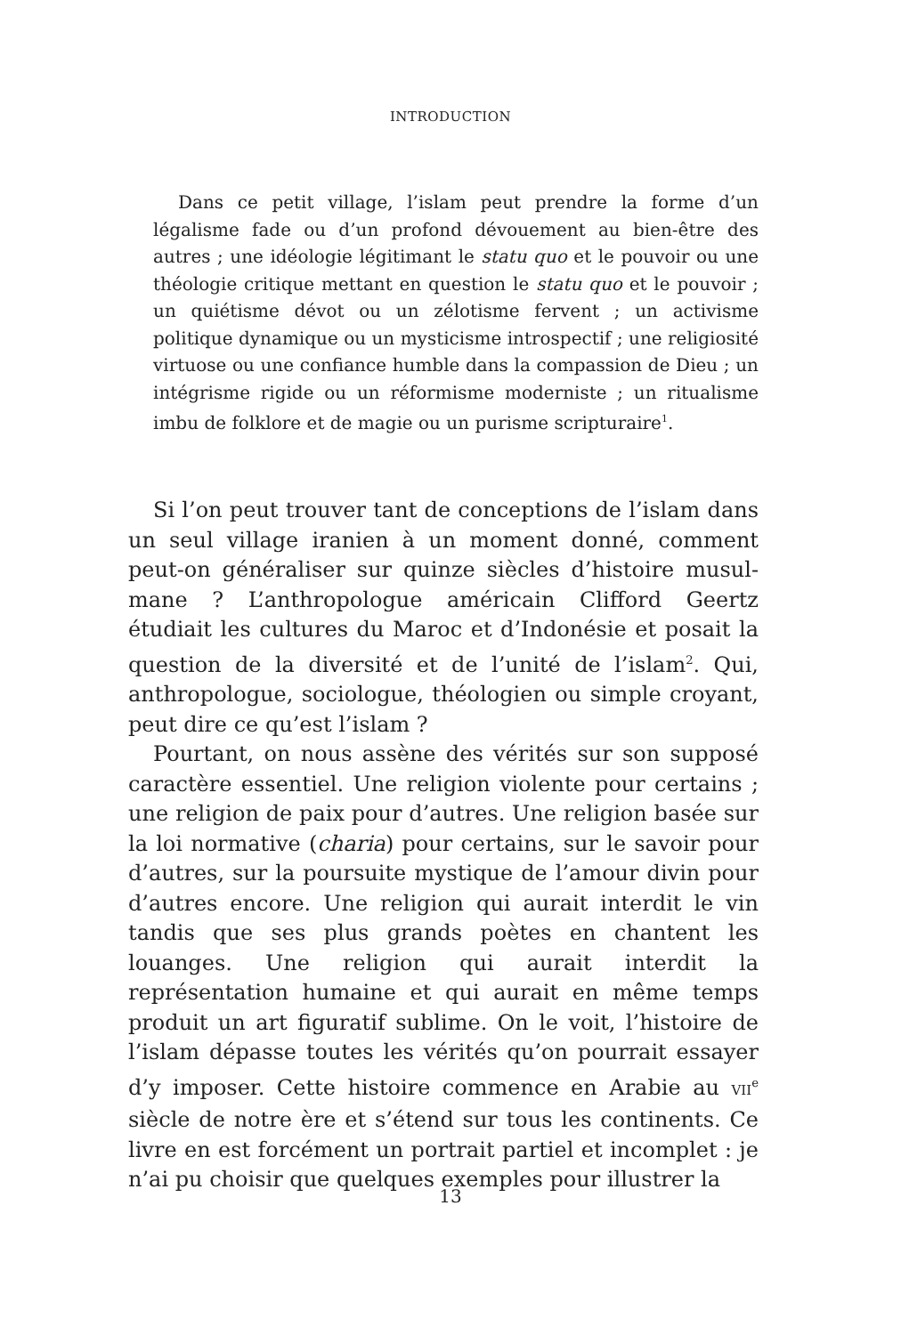INTRODUCTION
Dans ce petit village, l’islam peut prendre la forme d’un légalisme fade ou d’un profond dévouement au bien-être des autres ; une idéologie légitimant le statu quo et le pouvoir ou une théologie critique mettant en question le statu quo et le pouvoir ; un quiétisme dévot ou un zélotisme fervent ; un activisme politique dynamique ou un mysticisme introspec­tif ; une religiosité virtuose ou une confiance humble dans la compassion de Dieu ; un intégrisme rigide ou un réformisme moderniste ; un ritualisme imbu de folklore et de magie ou un purisme scripturaire<sup>1</sup>.
Si l’on peut trouver tant de conceptions de l’islam dans un seul village iranien à un moment donné, comment peut-on généraliser sur quinze siècles d’histoire musul­mane ? L’anthropologue américain Clifford Geertz étudiait les cultures du Maroc et d’Indonésie et posait la question de la diversité et de l’unité de l’islam<sup>2</sup>. Qui, anthropologue, sociologue, théologien ou simple croyant, peut dire ce qu’est l’islam ?
Pourtant, on nous assène des vérités sur son supposé caractère essentiel. Une religion violente pour certains ; une religion de paix pour d’autres. Une religion basée sur la loi normative (charia) pour certains, sur le savoir pour d’autres, sur la poursuite mystique de l’amour divin pour d’autres encore. Une religion qui aurait interdit le vin tandis que ses plus grands poètes en chantent les louanges. Une religion qui aurait interdit la représentation humaine et qui aurait en même temps produit un art figuratif sublime. On le voit, l’histoire de l’islam dépasse toutes les vérités qu’on pourrait essayer d’y imposer. Cette histoire commence en Arabie au VII<sup>e</sup> siècle de notre ère et s’étend sur tous les continents. Ce livre en est forcément un portrait partiel et incomplet : je n’ai pu choisir que quelques exemples pour illustrer la
13